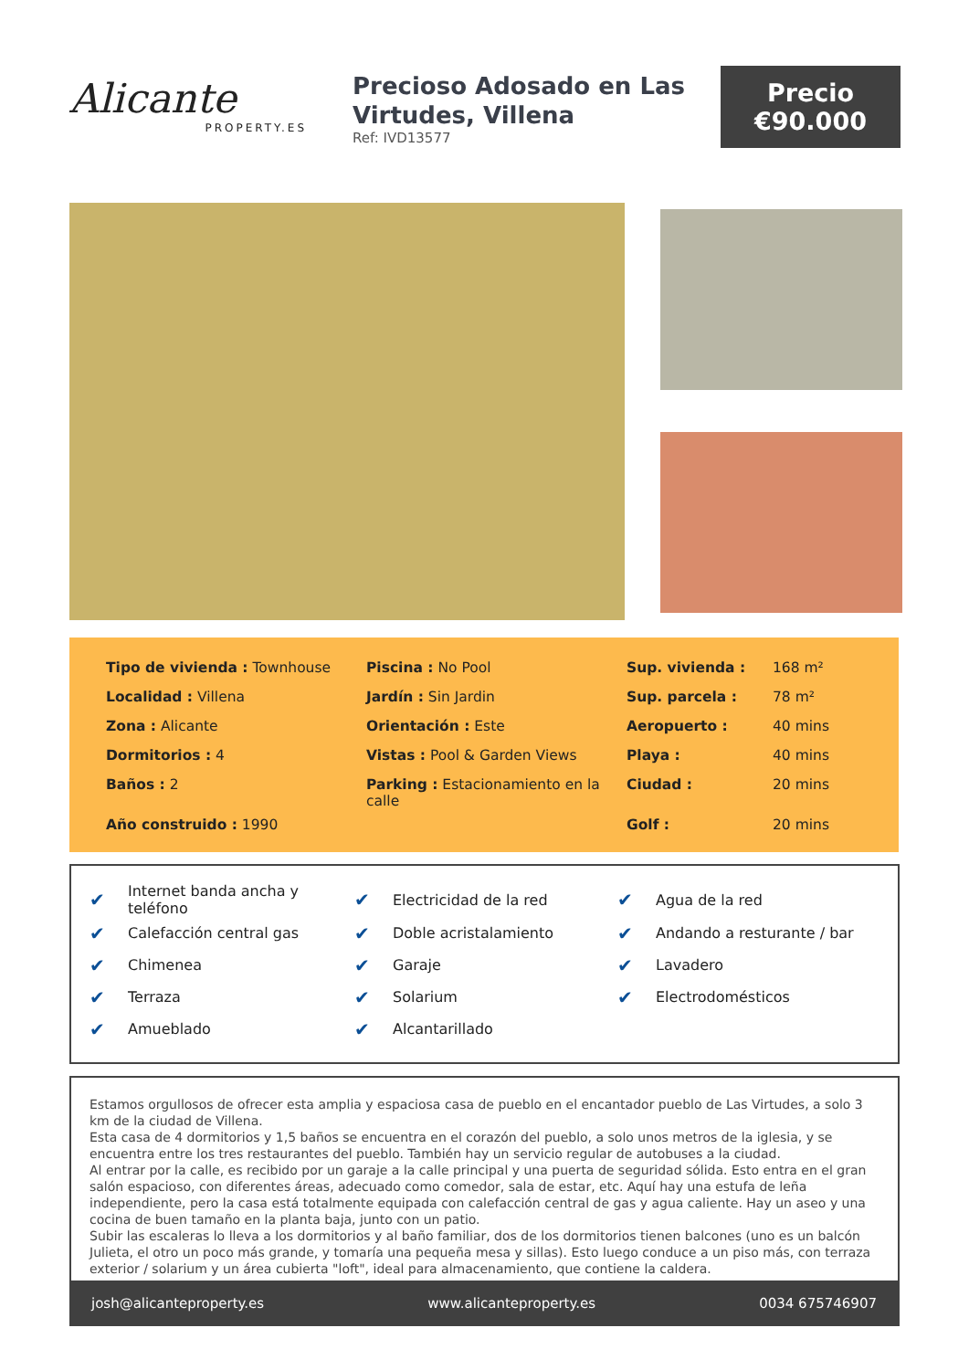Alicante
PROPERTY.ES
Precioso Adosado en Las Virtudes, Villena
Ref: IVD13577
Precio
€90.000
| Tipo de vivienda : Townhouse | Piscina : No Pool | Sup. vivienda : | 168 m² |
| Localidad : Villena | Jardín : Sin Jardin | Sup. parcela : | 78 m² |
| Zona : Alicante | Orientación : Este | Aeropuerto : | 40 mins |
| Dormitorios : 4 | Vistas : Pool & Garden Views | Playa : | 40 mins |
| Baños : 2 | Parking : Estacionamiento en la calle | Ciudad : | 20 mins |
| Año construido : 1990 | | Golf : | 20 mins |
| ✔ | Internet banda ancha y teléfono | ✔ | Electricidad de la red | ✔ | Agua de la red |
| ✔ | Calefacción central gas | ✔ | Doble acristalamiento | ✔ | Andando a resturante / bar |
| ✔ | Chimenea | ✔ | Garaje | ✔ | Lavadero |
| ✔ | Terraza | ✔ | Solarium | ✔ | Electrodomésticos |
| ✔ | Amueblado | ✔ | Alcantarillado | | |
Estamos orgullosos de ofrecer esta amplia y espaciosa casa de pueblo en el encantador pueblo de Las Virtudes, a solo 3 km de la ciudad de Villena.
Esta casa de 4 dormitorios y 1,5 baños se encuentra en el corazón del pueblo, a solo unos metros de la iglesia, y se encuentra entre los tres restaurantes del pueblo. También hay un servicio regular de autobuses a la ciudad.
Al entrar por la calle, es recibido por un garaje a la calle principal y una puerta de seguridad sólida. Esto entra en el gran salón espacioso, con diferentes áreas, adecuado como comedor, sala de estar, etc. Aquí hay una estufa de leña independiente, pero la casa está totalmente equipada con calefacción central de gas y agua caliente. Hay un aseo y una cocina de buen tamaño en la planta baja, junto con un patio.
Subir las escaleras lo lleva a los dormitorios y al baño familiar, dos de los dormitorios tienen balcones (uno es un balcón Julieta, el otro un poco más grande, y tomaría una pequeña mesa y sillas). Esto luego conduce a un piso más, con terraza exterior / solarium y un área cubierta "loft", ideal para almacenamiento, que contiene la caldera.
josh@alicanteproperty.es www.alicanteproperty.es 0034 675746907